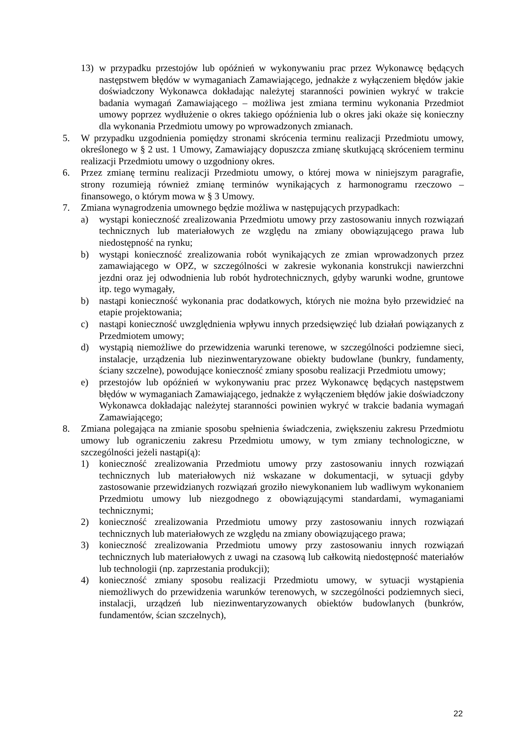13) w przypadku przestojów lub opóźnień w wykonywaniu prac przez Wykonawcę będących następstwem błędów w wymaganiach Zamawiającego, jednakże z wyłączeniem błędów jakie doświadczony Wykonawca dokładając należytej staranności powinien wykryć w trakcie badania wymagań Zamawiającego – możliwa jest zmiana terminu wykonania Przedmiot umowy poprzez wydłużenie o okres takiego opóźnienia lub o okres jaki okaże się konieczny dla wykonania Przedmiotu umowy po wprowadzonych zmianach.
5. W przypadku uzgodnienia pomiędzy stronami skrócenia terminu realizacji Przedmiotu umowy, określonego w § 2 ust. 1 Umowy, Zamawiający dopuszcza zmianę skutkującą skróceniem terminu realizacji Przedmiotu umowy o uzgodniony okres.
6. Przez zmianę terminu realizacji Przedmiotu umowy, o której mowa w niniejszym paragrafie, strony rozumieją również zmianę terminów wynikających z harmonogramu rzeczowo – finansowego, o którym mowa w § 3 Umowy.
7. Zmiana wynagrodzenia umownego będzie możliwa w następujących przypadkach:
a) wystąpi konieczność zrealizowania Przedmiotu umowy przy zastosowaniu innych rozwiązań technicznych lub materiałowych ze względu na zmiany obowiązującego prawa lub niedostępność na rynku;
b) wystąpi konieczność zrealizowania robót wynikających ze zmian wprowadzonych przez zamawiającego w OPZ, w szczególności w zakresie wykonania konstrukcji nawierzchni jezdni oraz jej odwodnienia lub robót hydrotechnicznych, gdyby warunki wodne, gruntowe itp. tego wymagały,
b) nastąpi konieczność wykonania prac dodatkowych, których nie można było przewidzieć na etapie projektowania;
c) nastąpi konieczność uwzględnienia wpływu innych przedsięwzięć lub działań powiązanych z Przedmiotem umowy;
d) wystąpią niemożliwe do przewidzenia warunki terenowe, w szczególności podziemne sieci, instalacje, urządzenia lub niezinwentaryzowane obiekty budowlane (bunkry, fundamenty, ściany szczelne), powodujące konieczność zmiany sposobu realizacji Przedmiotu umowy;
e) przestojów lub opóźnień w wykonywaniu prac przez Wykonawcę będących następstwem błędów w wymaganiach Zamawiającego, jednakże z wyłączeniem błędów jakie doświadczony Wykonawca dokładając należytej staranności powinien wykryć w trakcie badania wymagań Zamawiającego;
8. Zmiana polegająca na zmianie sposobu spełnienia świadczenia, zwiększeniu zakresu Przedmiotu umowy lub ograniczeniu zakresu Przedmiotu umowy, w tym zmiany technologiczne, w szczególności jeżeli nastąpi(ą):
1) konieczność zrealizowania Przedmiotu umowy przy zastosowaniu innych rozwiązań technicznych lub materiałowych niż wskazane w dokumentacji, w sytuacji gdyby zastosowanie przewidzianych rozwiązań groziło niewykonaniem lub wadliwym wykonaniem Przedmiotu umowy lub niezgodnego z obowiązującymi standardami, wymaganiami technicznymi;
2) konieczność zrealizowania Przedmiotu umowy przy zastosowaniu innych rozwiązań technicznych lub materiałowych ze względu na zmiany obowiązującego prawa;
3) konieczność zrealizowania Przedmiotu umowy przy zastosowaniu innych rozwiązań technicznych lub materiałowych z uwagi na czasową lub całkowitą niedostępność materiałów lub technologii (np. zaprzestania produkcji);
4) konieczność zmiany sposobu realizacji Przedmiotu umowy, w sytuacji wystąpienia niemożliwych do przewidzenia warunków terenowych, w szczególności podziemnych sieci, instalacji, urządzeń lub niezinwentaryzowanych obiektów budowlanych (bunkrów, fundamentów, ścian szczelnych),
22